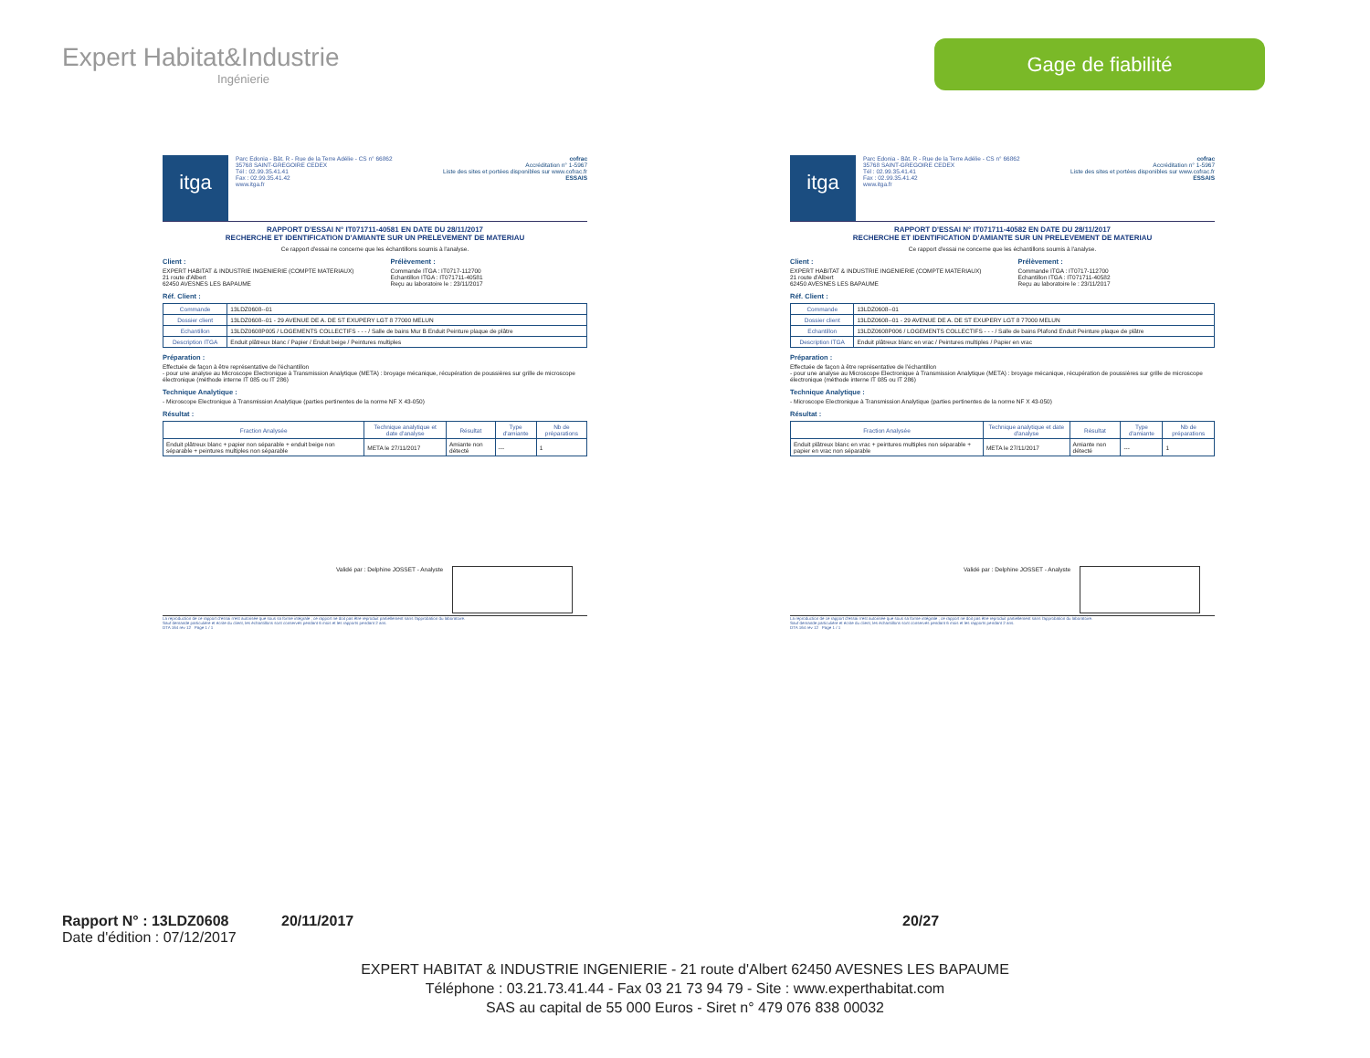Expert Habitat&Industrie
Ingénierie
Gage de fiabilité
itga
Parc Edonia - Bât. R - Rue de la Terre Adélie - CS n° 66862
35768 SAINT-GREGOIRE CEDEX
Tél : 02.99.35.41.41
Fax : 02.99.35.41.42
www.itga.fr
cofrac
Accréditation n° 1-5967
Liste des sites et portées disponibles sur www.cofrac.fr
ESSAIS
RAPPORT D'ESSAI N° IT071711-40581 EN DATE DU 28/11/2017
RECHERCHE ET IDENTIFICATION D'AMIANTE SUR UN PRELEVEMENT DE MATERIAU
Ce rapport d'essai ne concerne que les échantillons soumis à l'analyse.
Client :
EXPERT HABITAT & INDUSTRIE INGENIERIE (COMPTE MATERIAUX)
21 route d'Albert
62450 AVESNES LES BAPAUME
Prélèvement :
Commande ITGA : IT0717-112700
Echantillon ITGA : IT071711-40581
Reçu au laboratoire le : 23/11/2017
Réf. Client :
| Commande | 13LDZ0608--01 |
| Dossier client | 13LDZ0608--01 - 29 AVENUE DE A. DE ST EXUPERY LGT 8 77000 MELUN |
| Echantillon | 13LDZ0608P005 / LOGEMENTS COLLECTIFS - - - / Salle de bains Mur B Enduit Peinture plaque de plâtre |
| Description ITGA | Enduit plâtreux blanc / Papier / Enduit beige / Peintures multiples |
Préparation :
Effectuée de façon à être représentative de l'échantillon
- pour une analyse au Microscope Electronique à Transmission Analytique (META) : broyage mécanique, récupération de poussières sur grille de microscope électronique (méthode interne IT 085 ou IT 286)
Technique Analytique :
- Microscope Electronique à Transmission Analytique (parties pertinentes de la norme NF X 43-050)
Résultat :
| Fraction Analysée | Technique analytique et date d'analyse | Résultat | Type d'amiante | Nb de préparations |
| --- | --- | --- | --- | --- |
| Enduit plâtreux blanc + papier non séparable + enduit beige non séparable + peintures multiples non séparable | META le 27/11/2017 | Amiante non détecté | --- | 1 |
Validé par : Delphine JOSSET - Analyste
La reproduction de ce rapport d'essai n'est autorisée que sous sa forme intégrale ; ce rapport ne doit pas être reproduit partiellement sans l'approbation du laboratoire.
Sauf demande particulière et écrite du client, les échantillons sont conservés pendant 6 mois et les rapports pendant 2 ans.
DTA 164 rev 12 Page 1 / 1
itga
Parc Edonia - Bât. R - Rue de la Terre Adélie - CS n° 66862
35768 SAINT-GREGOIRE CEDEX
Tél : 02.99.35.41.41
Fax : 02.99.35.41.42
www.itga.fr
cofrac
Accréditation n° 1-5967
Liste des sites et portées disponibles sur www.cofrac.fr
ESSAIS
RAPPORT D'ESSAI N° IT071711-40582 EN DATE DU 28/11/2017
RECHERCHE ET IDENTIFICATION D'AMIANTE SUR UN PRELEVEMENT DE MATERIAU
Ce rapport d'essai ne concerne que les échantillons soumis à l'analyse.
Client :
EXPERT HABITAT & INDUSTRIE INGENIERIE (COMPTE MATERIAUX)
21 route d'Albert
62450 AVESNES LES BAPAUME
Prélèvement :
Commande ITGA : IT0717-112700
Echantillon ITGA : IT071711-40582
Reçu au laboratoire le : 23/11/2017
Réf. Client :
| Commande | 13LDZ0608--01 |
| Dossier client | 13LDZ0608--01 - 29 AVENUE DE A. DE ST EXUPERY LGT 8 77000 MELUN |
| Echantillon | 13LDZ0608P006 / LOGEMENTS COLLECTIFS - - - / Salle de bains Plafond Enduit Peinture plaque de plâtre |
| Description ITGA | Enduit plâtreux blanc en vrac / Peintures multiples / Papier en vrac |
Préparation :
Effectuée de façon à être représentative de l'échantillon
- pour une analyse au Microscope Electronique à Transmission Analytique (META) : broyage mécanique, récupération de poussières sur grille de microscope électronique (méthode interne IT 085 ou IT 286)
Technique Analytique :
- Microscope Electronique à Transmission Analytique (parties pertinentes de la norme NF X 43-050)
Résultat :
| Fraction Analysée | Technique analytique et date d'analyse | Résultat | Type d'amiante | Nb de préparations |
| --- | --- | --- | --- | --- |
| Enduit plâtreux blanc en vrac + peintures multiples non séparable + papier en vrac non séparable | META le 27/11/2017 | Amiante non détecté | --- | 1 |
Validé par : Delphine JOSSET - Analyste
La reproduction de ce rapport d'essai n'est autorisée que sous sa forme intégrale ; ce rapport ne doit pas être reproduit partiellement sans l'approbation du laboratoire.
Sauf demande particulière et écrite du client, les échantillons sont conservés pendant 6 mois et les rapports pendant 2 ans.
DTA 164 rev 12 Page 1 / 1
Rapport N° : 13LDZ0608 20/11/2017 20/27
Date d'édition : 07/12/2017
EXPERT HABITAT & INDUSTRIE INGENIERIE - 21 route d'Albert 62450 AVESNES LES BAPAUME
Téléphone : 03.21.73.41.44 - Fax 03 21 73 94 79 - Site : www.experthabitat.com
SAS au capital de 55 000 Euros - Siret n° 479 076 838 00032